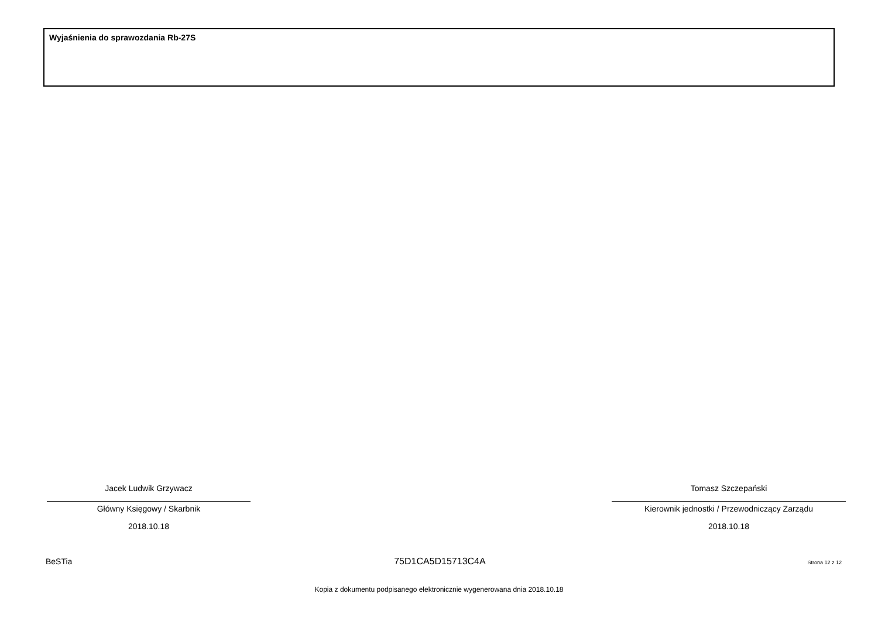Wyjaśnienia do sprawozdania Rb-27S
Jacek Ludwik Grzywacz
Główny Księgowy / Skarbnik
2018.10.18
Tomasz Szczepański
Kierownik jednostki / Przewodniczący Zarządu
2018.10.18
BeSTia 75D1CA5D15713C4A Strona 12 z 12
Kopia z dokumentu podpisanego elektronicznie wygenerowana dnia 2018.10.18